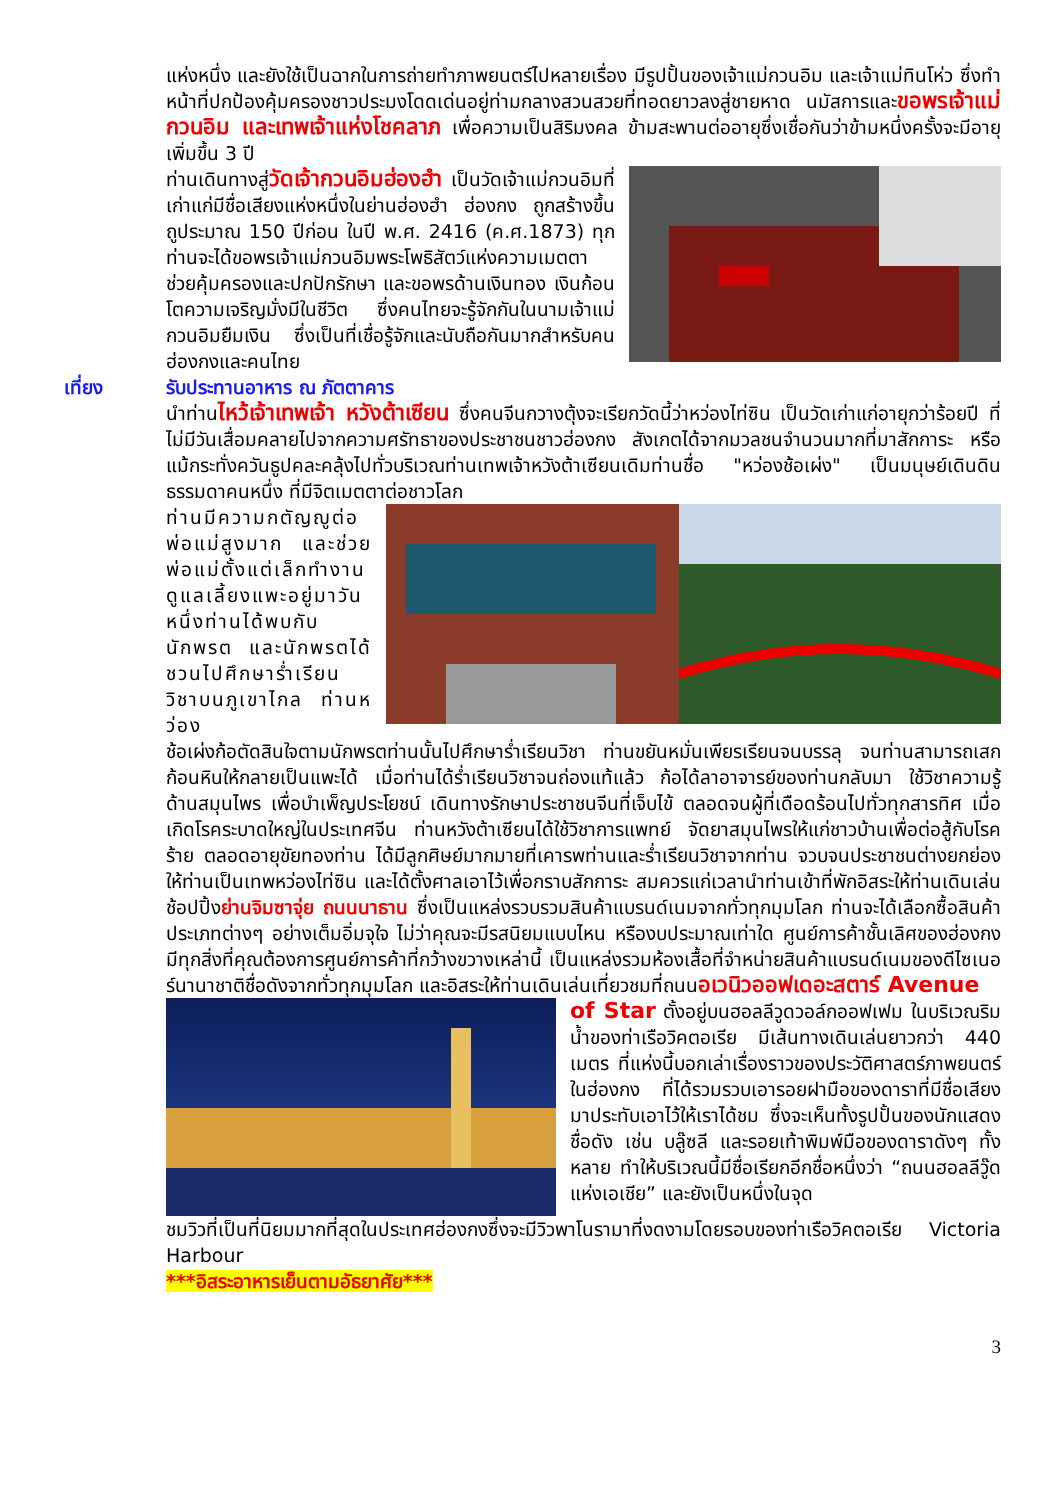แห่งหนึ่ง และยังใช้เป็นฉากในการถ่ายทำภาพยนตร์ไปหลายเรื่อง มีรูปปั้นของเจ้าแม่กวนอิม และเจ้าแม่ทินโห่ว ซึ่งทำหน้าที่ปกป้องคุ้มครองชาวประมงโดดเด่นอยู่ท่ามกลางสวนสวยที่ทอดยาวลงสู่ชายหาด นมัสการและขอพรเจ้าแม่กวนอิม และเทพเจ้าแห่งโชคลาภ เพื่อความเป็นสิริมงคล ข้ามสะพานต่ออายุซึ่งเชื่อกันว่าข้ามหนึ่งครั้งจะมีอายุเพิ่มขึ้น 3 ปี
ท่านเดินทางสู่วัดเจ้ากวนอิมฮ่องฮำ เป็นวัดเจ้าแม่กวนอิมที่เก่าแก่มีชื่อเสียงแห่งหนึ่งในย่านฮ่องฮำ ฮ่องกง ถูกสร้างขึ้นถูประมาณ 150 ปีก่อน ในปี พ.ศ. 2416 (ค.ศ.1873) ทุกท่านจะได้ขอพรเจ้าแม่กวนอิมพระโพธิสัตว์แห่งความเมตตาช่วยคุ้มครองและปกปักรักษา และขอพรด้านเงินทอง เงินก้อนโตความเจริญมั่งมีในชีวิต ซึ่งคนไทยจะรู้จักกันในนามเจ้าแม่กวนอิมยืมเงิน ซึ่งเป็นที่เชื่อรู้จักและนับถือกันมากสำหรับคนฮ่องกงและคนไทย
เที่ยง
รับประทานอาหาร ณ ภัตตาคาร
นำท่านไหว้เจ้าเทพเจ้า หวังต้าเซียน ซึ่งคนจีนกวางตุ้งจะเรียกวัดนี้ว่าหว่องไท่ซิน เป็นวัดเก่าแก่อายุกว่าร้อยปี ที่ไม่มีวันเสื่อมคลายไปจากความศรัทธาของประชาชนชาวฮ่องกง สังเกตได้จากมวลชนจำนวนมากที่มาสักการะ หรือแม้กระทั่งควันธูปคละคลุ้งไปทั่วบริเวณท่านเทพเจ้าหวังต้าเซียนเดิมท่านชื่อ "หว่องช้อเผ่ง" เป็นมนุษย์เดินดินธรรมดาคนหนึ่ง ที่มีจิตเมตตาต่อชาวโลก
ท่านมีความกตัญญูต่อพ่อแม่สูงมาก และช่วยพ่อแม่ตั้งแต่เล็กทำงานดูแลเลี้ยงแพะอยู่มาวันหนึ่งท่านได้พบกับนักพรต และนักพรตได้ชวนไปศึกษาร่ำเรียนวิชาบนภูเขาไกล ท่านหว่อง
ช้อเผ่งก้อตัดสินใจตามนักพรตท่านนั้นไปศึกษาร่ำเรียนวิชา ท่านขยันหมั่นเพียรเรียนจนบรรลุ จนท่านสามารถเสกก้อนหินให้กลายเป็นแพะได้ เมื่อท่านได้ร่ำเรียนวิชาจนถ่องแท้แล้ว ก้อได้ลาอาจารย์ของท่านกลับมา ใช้วิชาความรู้ด้านสมุนไพร เพื่อบำเพ็ญประโยชน์ เดินทางรักษาประชาชนจีนที่เจ็บไข้ ตลอดจนผู้ที่เดือดร้อนไปทั่วทุกสารทิศ เมื่อเกิดโรคระบาดใหญ่ในประเทศจีน ท่านหวังต้าเซียนได้ใช้วิชาการแพทย์ จัดยาสมุนไพรให้แก่ชาวบ้านเพื่อต่อสู้กับโรคร้าย ตลอดอายุขัยทองท่าน ได้มีลูกศิษย์มากมายที่เคารพท่านและร่ำเรียนวิชาจากท่าน จวบจนประชาชนต่างยกย่องให้ท่านเป็นเทพหว่องไท่ซิน และได้ตั้งศาลเอาไว้เพื่อกราบสักการะ สมควรแก่เวลานำท่านเข้าที่พักอิสระให้ท่านเดินเล่นช้อปปิ้งย่านจิมซาจุ่ย ถนนนาธาน ซึ่งเป็นแหล่งรวบรวมสินค้าแบรนด์เนมจากทั่วทุกมุมโลก ท่านจะได้เลือกซื้อสินค้าประเภทต่างๆ อย่างเต็มอิ่มจุใจ ไม่ว่าคุณจะมีรสนิยมแบบไหน หรืองบประมาณเท่าใด ศูนย์การค้าชั้นเลิศของฮ่องกงมีทุกสิ่งที่คุณต้องการศูนย์การค้าที่กว้างขวางเหล่านี้ เป็นแหล่งรวมห้องเสื้อที่จำหน่ายสินค้าแบรนด์เนมของดีไซเนอร์นานาชาติชื่อดังจากทั่วทุกมุมโลก และอิสระให้ท่านเดินเล่นเที่ยวชมที่ถนนอเวนิวออฟเดอะสตาร์ Avenue
of Star ตั้งอยู่บนฮอลลีวูดวอล์กออฟเฟม ในบริเวณริมน้ำของท่าเรือวิคตอเรีย มีเส้นทางเดินเล่นยาวกว่า 440 เมตร ที่แห่งนี้บอกเล่าเรื่องราวของประวัติศาสตร์ภาพยนตร์ในฮ่องกง ที่ได้รวมรวบเอารอยฝามือของดาราที่มีชื่อเสียงมาประทับเอาไว้ให้เราได้ชม ซึ่งจะเห็นทั้งรูปปั้นของนักแสดงชื่อดัง เช่น บลู๊ซลี และรอยเท้าพิมพ์มือของดาราดังๆ ทั้งหลาย ทำให้บริเวณนี้มีชื่อเรียกอีกชื่อหนึ่งว่า “ถนนฮอลลีวู๊ดแห่งเอเชีย” และยังเป็นหนึ่งในจุด
ชมวิวที่เป็นที่นิยมมากที่สุดในประเทศฮ่องกงซึ่งจะมีวิวพาโนรามาที่งดงามโดยรอบของท่าเรือวิคตอเรีย Victoria Harbour
***อิสระอาหารเย็นตามอัธยาศัย***
3